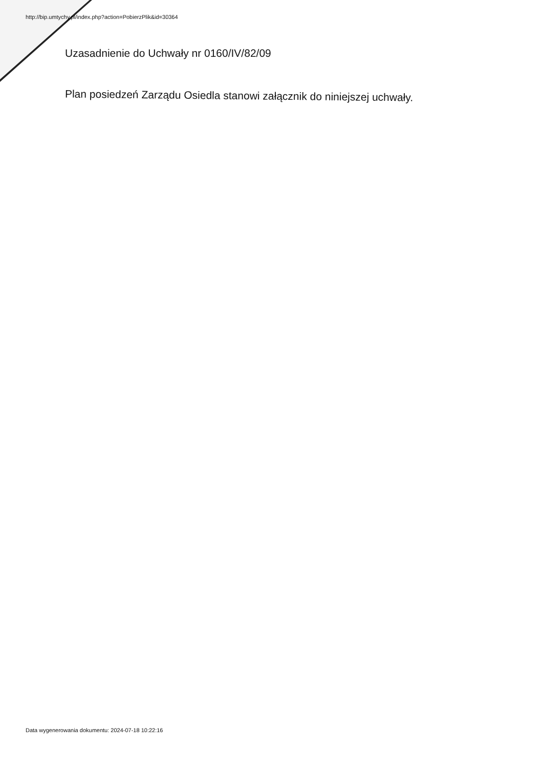http://bip.umtychy.pl/index.php?action=PobierzPlik&id=30364
Uzasadnienie do Uchwały nr 0160/IV/82/09
Plan posiedzeń Zarządu Osiedla stanowi załącznik do niniejszej uchwały.
Data wygenerowania dokumentu: 2024-07-18 10:22:16